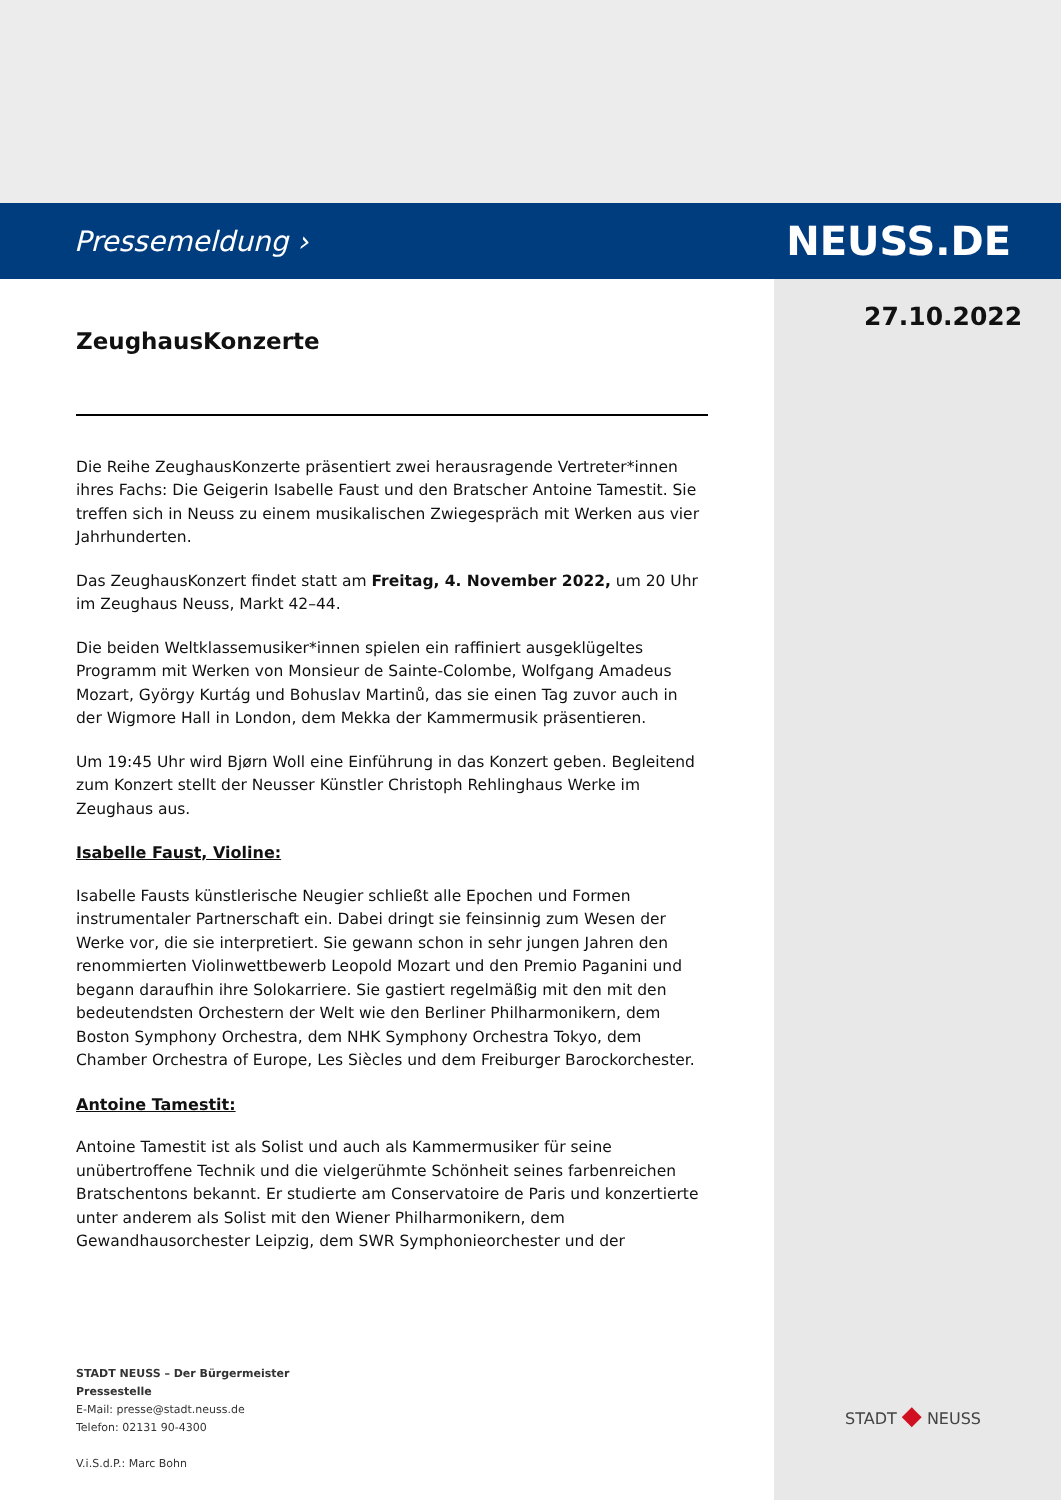Pressemeldung ›
NEUSS.DE
27.10.2022
ZeughausKonzerte
Die Reihe ZeughausKonzerte präsentiert zwei herausragende Vertreter*innen ihres Fachs: Die Geigerin Isabelle Faust und den Bratscher Antoine Tamestit. Sie treffen sich in Neuss zu einem musikalischen Zwiegespräch mit Werken aus vier Jahrhunderten.
Das ZeughausKonzert findet statt am Freitag, 4. November 2022, um 20 Uhr im Zeughaus Neuss, Markt 42–44.
Die beiden Weltklassemusiker*innen spielen ein raffiniert ausgeklügeltes Programm mit Werken von Monsieur de Sainte-Colombe, Wolfgang Amadeus Mozart, György Kurtág und Bohuslav Martinů, das sie einen Tag zuvor auch in der Wigmore Hall in London, dem Mekka der Kammermusik präsentieren.
Um 19:45 Uhr wird Bjørn Woll eine Einführung in das Konzert geben. Begleitend zum Konzert stellt der Neusser Künstler Christoph Rehlinghaus Werke im Zeughaus aus.
Isabelle Faust, Violine:
Isabelle Fausts künstlerische Neugier schließt alle Epochen und Formen instrumentaler Partnerschaft ein. Dabei dringt sie feinsinnig zum Wesen der Werke vor, die sie interpretiert. Sie gewann schon in sehr jungen Jahren den renommierten Violinwettbewerb Leopold Mozart und den Premio Paganini und begann daraufhin ihre Solokarriere. Sie gastiert regelmäßig mit den mit den bedeutendsten Orchestern der Welt wie den Berliner Philharmonikern, dem Boston Symphony Orchestra, dem NHK Symphony Orchestra Tokyo, dem Chamber Orchestra of Europe, Les Siècles und dem Freiburger Barockorchester.
Antoine Tamestit:
Antoine Tamestit ist als Solist und auch als Kammermusiker für seine unübertroffene Technik und die vielgerühmte Schönheit seines farbenreichen Bratschentons bekannt. Er studierte am Conservatoire de Paris und konzertierte unter anderem als Solist mit den Wiener Philharmonikern, dem Gewandhausorchester Leipzig, dem SWR Symphonieorchester und der
STADT NEUSS – Der Bürgermeister
Pressestelle
E-Mail: presse@stadt.neuss.de
Telefon: 02131 90-4300
V.i.S.d.P.: Marc Bohn
STADT ◆ NEUSS